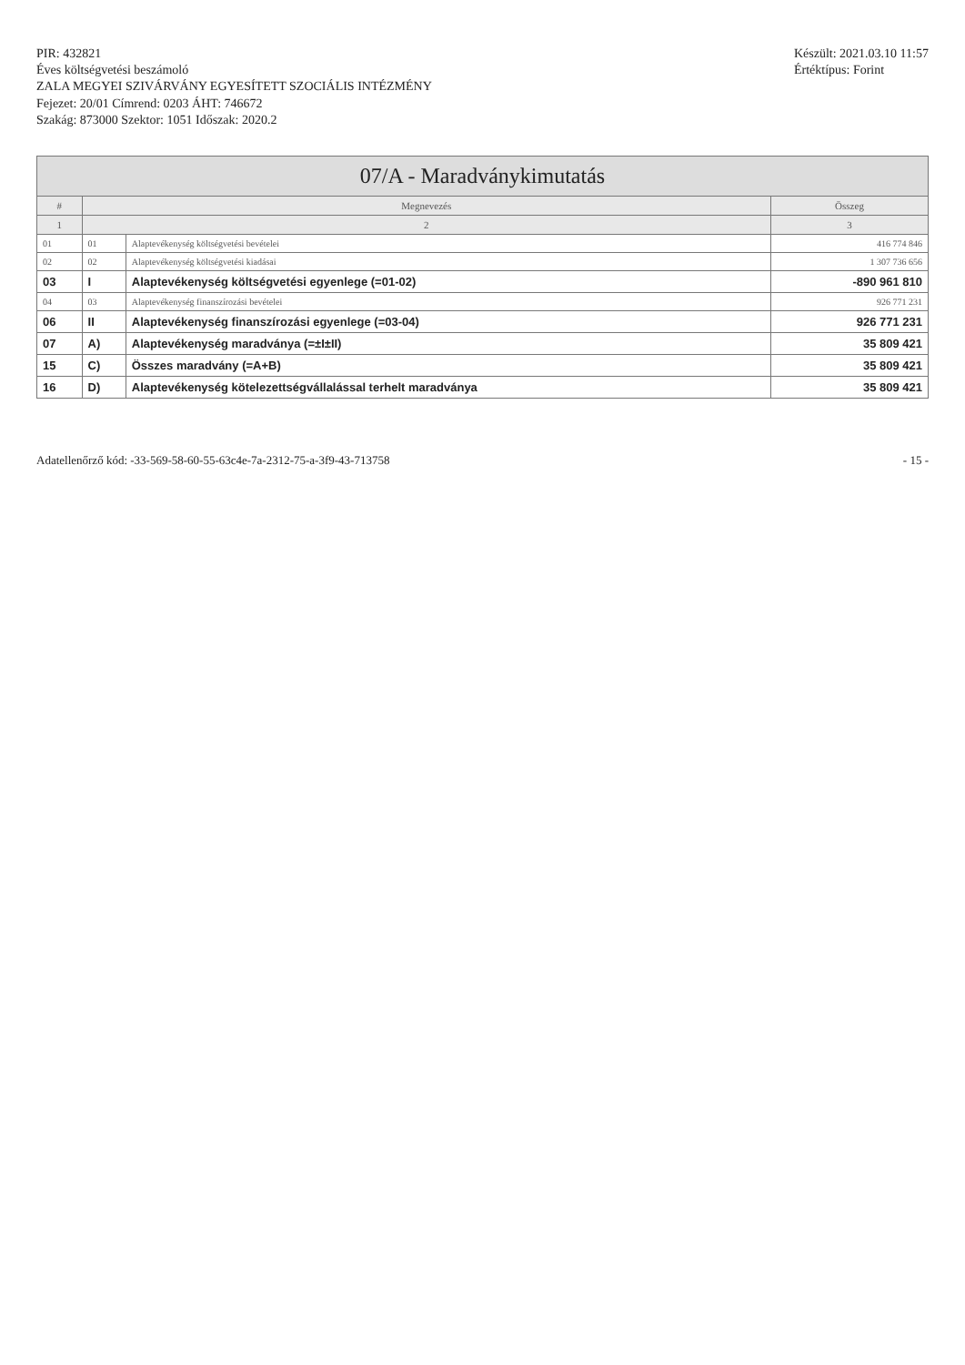PIR: 432821
Éves költségvetési beszámoló
ZALA MEGYEI SZIVÁRVÁNY EGYESÍTETT SZOCIÁLIS INTÉZMÉNY
Fejezet: 20/01 Címrend: 0203 ÁHT: 746672
Szakág: 873000 Szektor: 1051 Időszak: 2020.2
Készült: 2021.03.10 11:57
Értéktípus: Forint
| 07/A - Maradványkimutatás | | | |
| # | Megnevezés | | Összeg |
| 1 | 2 | | 3 |
| 01 | 01 | Alaptevékenység költségvetési bevételei | 416 774 846 |
| 02 | 02 | Alaptevékenység költségvetési kiadásai | 1 307 736 656 |
| 03 | I | Alaptevékenység költségvetési egyenlege (=01-02) | -890 961 810 |
| 04 | 03 | Alaptevékenység finanszírozási bevételei | 926 771 231 |
| 06 | II | Alaptevékenység finanszírozási egyenlege (=03-04) | 926 771 231 |
| 07 | A) | Alaptevékenység maradványa (=±I±II) | 35 809 421 |
| 15 | C) | Összes maradvány (=A+B) | 35 809 421 |
| 16 | D) | Alaptevékenység kötelezettségvállalással terhelt maradványa | 35 809 421 |
Adatellenőrző kód: -33-569-58-60-55-63c4e-7a-2312-75-a-3f9-43-713758
- 15 -